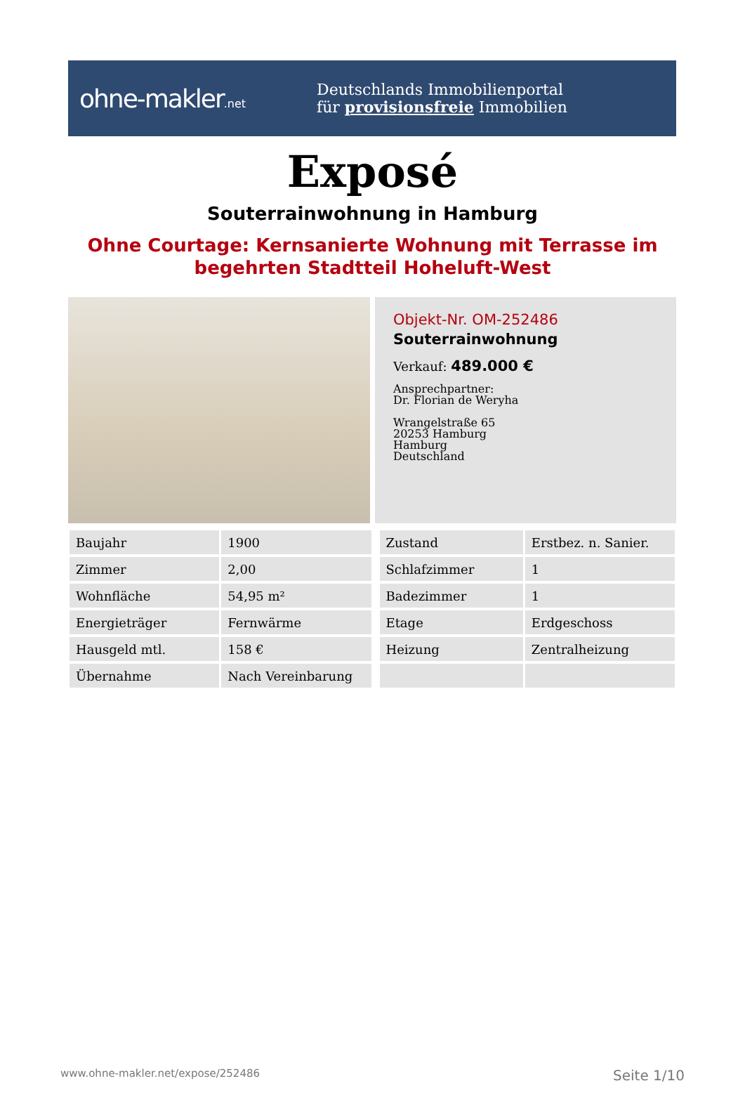ohne-makler.net
Deutschlands Immobilienportal
für provisionsfreie Immobilien
Exposé
Souterrainwohnung in Hamburg
Ohne Courtage: Kernsanierte Wohnung mit Terrasse im begehrten Stadtteil Hoheluft-West
Objekt-Nr. OM-252486
Souterrainwohnung
Verkauf: 489.000 €
Ansprechpartner:
Dr. Florian de Weryha
Wrangelstraße 65
20253 Hamburg
Hamburg
Deutschland
| Baujahr | 1900 | Zustand | Erstbez. n. Sanier. |
| Zimmer | 2,00 | Schlafzimmer | 1 |
| Wohnfläche | 54,95 m² | Badezimmer | 1 |
| Energieträger | Fernwärme | Etage | Erdgeschoss |
| Hausgeld mtl. | 158 € | Heizung | Zentralheizung |
| Übernahme | Nach Vereinbarung | | |
www.ohne-makler.net/expose/252486 Seite 1/10